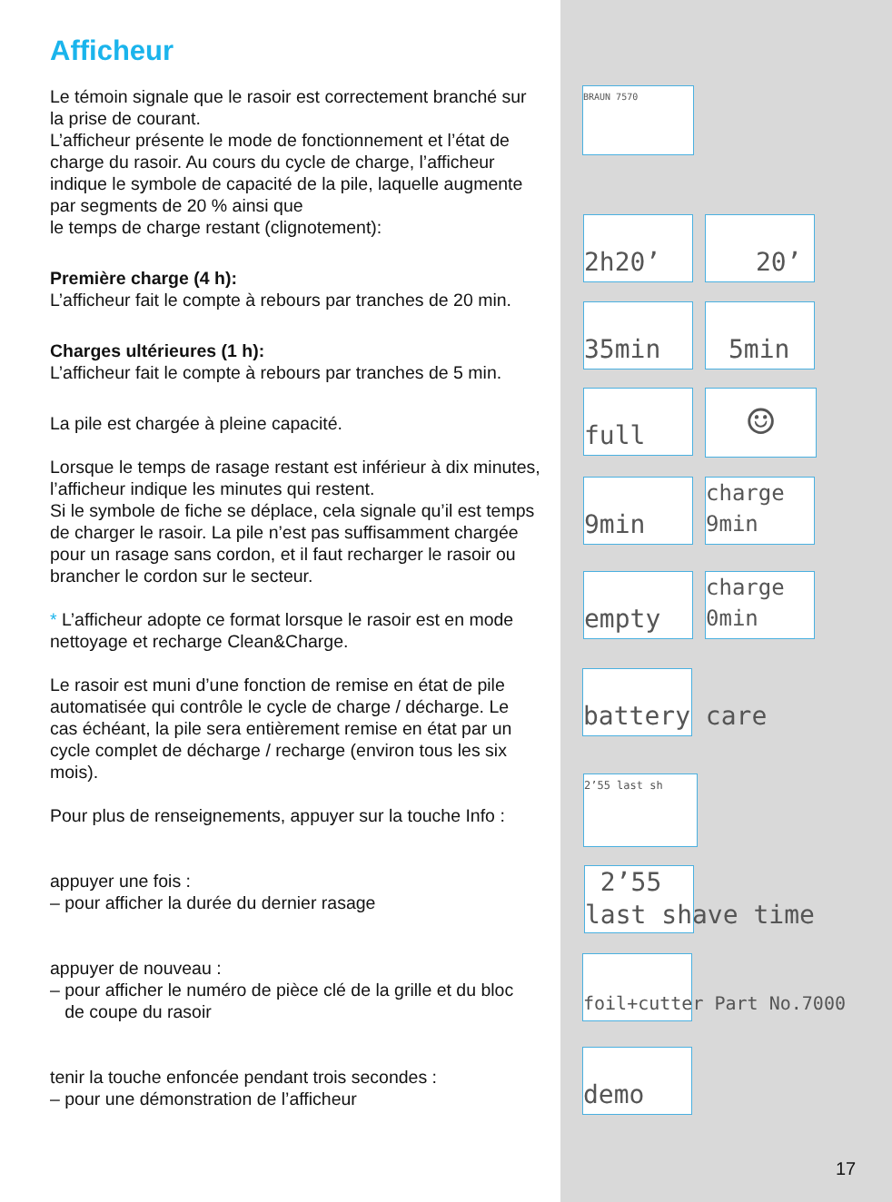Afficheur
Le témoin signale que le rasoir est correctement branché sur la prise de courant.
L’afficheur présente le mode de fonctionnement et l’état de charge du rasoir. Au cours du cycle de charge, l’afficheur indique le symbole de capacité de la pile, laquelle augmente par segments de 20 % ainsi que
le temps de charge restant (clignotement):
Première charge (4 h):
L’afficheur fait le compte à rebours par tranches de 20 min.
Charges ultérieures (1 h):
L’afficheur fait le compte à rebours par tranches de 5 min.
La pile est chargée à pleine capacité.
Lorsque le temps de rasage restant est inférieur à dix minutes, l’afficheur indique les minutes qui restent.
Si le symbole de fiche se déplace, cela signale qu’il est temps de charger le rasoir. La pile n’est pas suffisamment chargée pour un rasage sans cordon, et il faut recharger le rasoir ou brancher le cordon sur le secteur.
* L’afficheur adopte ce format lorsque le rasoir est en mode nettoyage et recharge Clean&Charge.
Le rasoir est muni d’une fonction de remise en état de pile automatisée qui contrôle le cycle de charge / décharge. Le cas échéant, la pile sera entièrement remise en état par un cycle complet de décharge / recharge (environ tous les six mois).
Pour plus de renseignements, appuyer sur la touche Info :
appuyer une fois :
– pour afficher la durée du dernier rasage
appuyer de nouveau :
– pour afficher le numéro de pièce clé de la grille et du bloc
de coupe du rasoir
tenir la touche enfoncée pendant trois secondes :
– pour une démonstration de l’afficheur
BRAUN 7570
2h20’ 20’
35min 5min
full ☺
9min
charge
9min
empty
charge
0min
battery care
2’55 last sh
2’55
last shave time
foil+cutter Part No.7000
demo
17